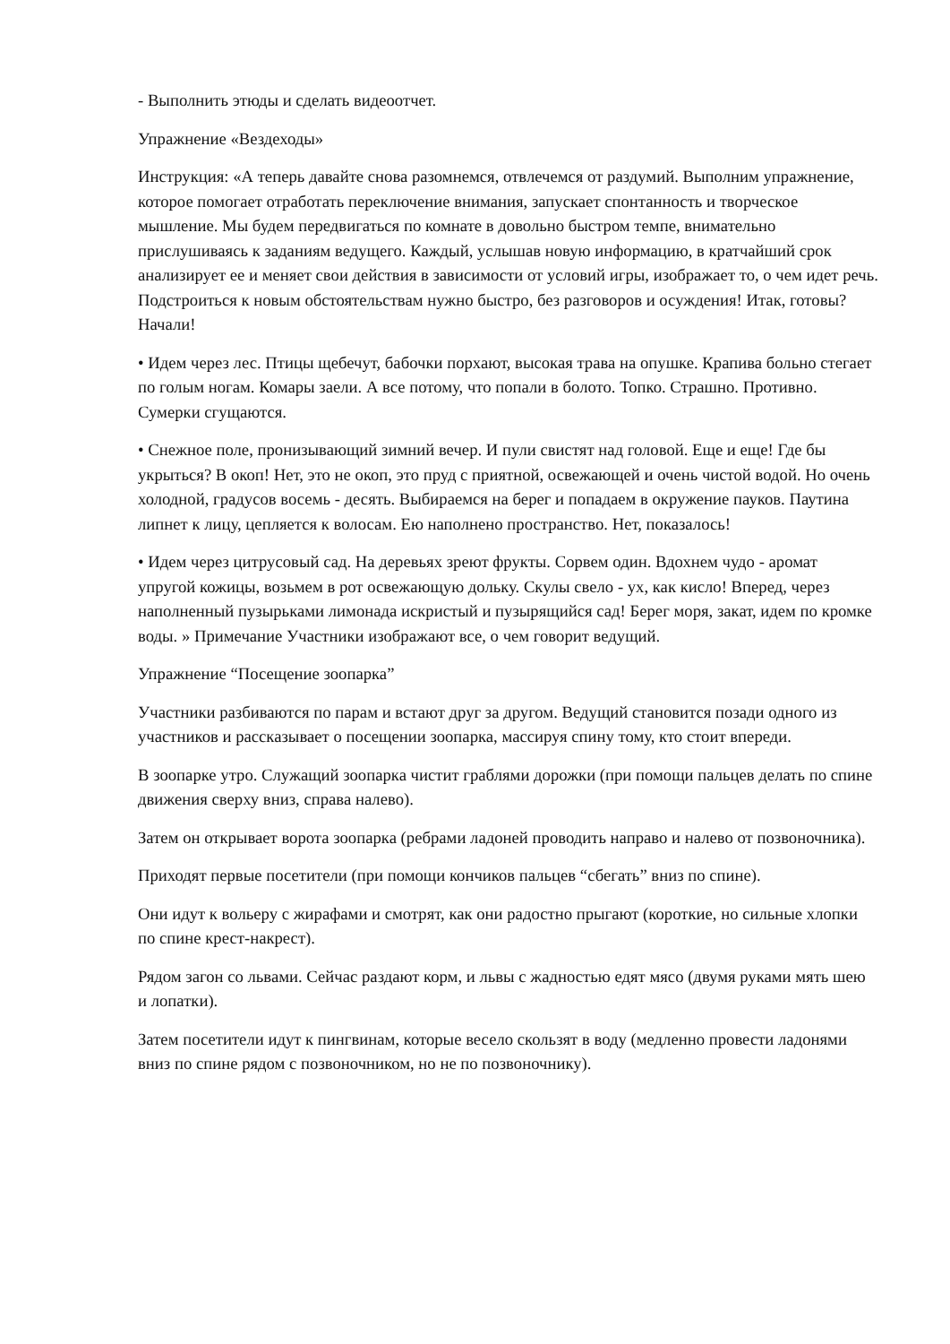- Выполнить этюды и сделать видеоотчет.
Упражнение «Вездеходы»
Инструкция: «А теперь давайте снова разомнемся, отвлечемся от раздумий. Выполним упражнение, которое помогает отработать переключение внимания, запускает спонтанность и творческое мышление. Мы будем передвигаться по комнате в довольно быстром темпе, внимательно прислушиваясь к заданиям ведущего. Каждый, услышав новую информацию, в кратчайший срок анализирует ее и меняет свои действия в зависимости от условий игры, изображает то, о чем идет речь. Подстроиться к новым обстоятельствам нужно быстро, без разговоров и осуждения! Итак, готовы? Начали!
• Идем через лес. Птицы щебечут, бабочки порхают, высокая трава на опушке. Крапива больно стегает по голым ногам. Комары заели. А все потому, что попали в болото. Топко. Страшно. Противно. Сумерки сгущаются.
• Снежное поле, пронизывающий зимний вечер. И пули свистят над головой. Еще и еще! Где бы укрыться? В окоп! Нет, это не окоп, это пруд с приятной, освежающей и очень чистой водой. Но очень холодной, градусов восемь - десять. Выбираемся на берег и попадаем в окружение пауков. Паутина липнет к лицу, цепляется к волосам. Ею наполнено пространство. Нет, показалось!
• Идем через цитрусовый сад. На деревьях зреют фрукты. Сорвем один. Вдохнем чудо - аромат упругой кожицы, возьмем в рот освежающую дольку. Скулы свело - ух, как кисло! Вперед, через наполненный пузырьками лимонада искристый и пузырящийся сад! Берег моря, закат, идем по кромке воды. » Примечание Участники изображают все, о чем говорит ведущий.
Упражнение “Посещение зоопарка”
Участники разбиваются по парам и встают друг за другом. Ведущий становится позади одного из участников и рассказывает о посещении зоопарка, массируя спину тому, кто стоит впереди.
В зоопарке утро. Служащий зоопарка чистит граблями дорожки (при помощи пальцев делать по спине движения сверху вниз, справа налево).
Затем он открывает ворота зоопарка (ребрами ладоней проводить направо и налево от позвоночника).
Приходят первые посетители (при помощи кончиков пальцев “сбегать” вниз по спине).
Они идут к вольеру с жирафами и смотрят, как они радостно прыгают (короткие, но сильные хлопки по спине крест-накрест).
Рядом загон со львами. Сейчас раздают корм, и львы с жадностью едят мясо (двумя руками мять шею и лопатки).
Затем посетители идут к пингвинам, которые весело скользят в воду (медленно провести ладонями вниз по спине рядом с позвоночником, но не по позвоночнику).